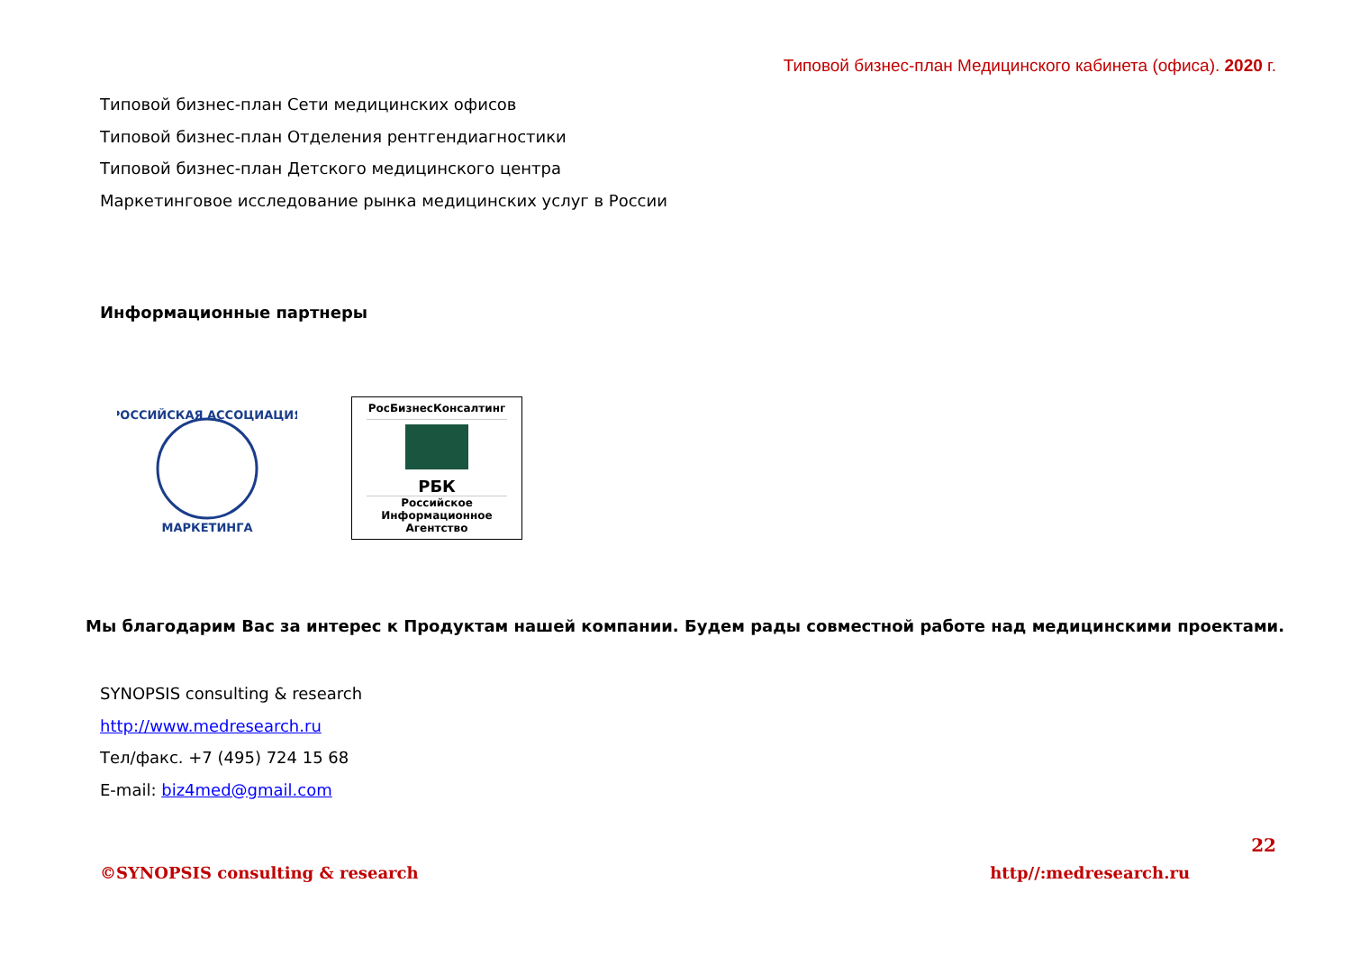Типовой бизнес-план Медицинского кабинета (офиса). 2020 г.
Типовой бизнес-план Сети медицинских офисов
Типовой бизнес-план Отделения рентгендиагностики
Типовой бизнес-план Детского медицинского центра
Маркетинговое исследование рынка медицинских услуг в России
Информационные партнеры
РОССИЙСКАЯ АССОЦИАЦИЯ
МАРКЕТИНГА
РосБизнесКонсалтинг
РБК
Российское
Информационное
Агентство
Мы благодарим Вас за интерес к Продуктам нашей компании. Будем рады совместной работе над медицинскими проектами.
SYNOPSIS consulting & research
http://www.medresearch.ru
Тел/факс. +7 (495) 724 15 68
E-mail: biz4med@gmail.com
22
©SYNOPSIS consulting & research http//:medresearch.ru